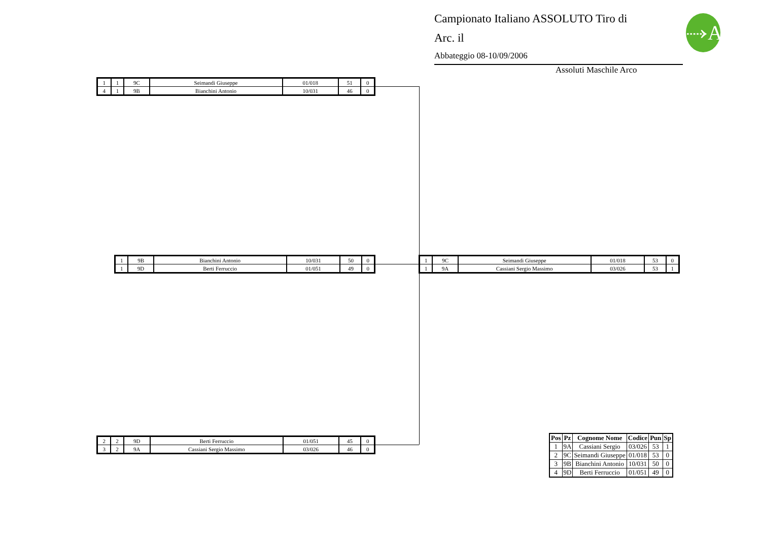Campionato Italiano ASSOLUTO Tiro di
Arc. il
Abbateggio 08-10/09/2006
⤑A
Assoluti Maschile Arco
| 1 | 1 | 9C | Seimandi Giuseppe | 01/018 | 51 | 0 |
| 4 | 1 | 9B | Bianchini Antonio | 10/031 | 46 | 0 |
| 1 | 9B | Bianchini Antonio | 10/031 | 50 | 0 |
| 1 | 9D | Berti Ferruccio | 01/051 | 49 | 0 |
| 1 | 9C | Seimandi Giuseppe | 01/018 | 53 | 0 |
| 1 | 9A | Cassiani Sergio Massimo | 03/026 | 53 | 1 |
| 2 | 2 | 9D | Berti Ferruccio | 01/051 | 45 | 0 |
| 3 | 2 | 9A | Cassiani Sergio Massimo | 03/026 | 46 | 0 |
| Pos | Pz | Cognome Nome | Codice | Pun | Sp |
| --- | --- | --- | --- | --- | --- |
| 1 | 9A | Cassiani Sergio | 03/026 | 53 | 1 |
| 2 | 9C | Seimandi Giuseppe | 01/018 | 53 | 0 |
| 3 | 9B | Bianchini Antonio | 10/031 | 50 | 0 |
| 4 | 9D | Berti Ferruccio | 01/051 | 49 | 0 |